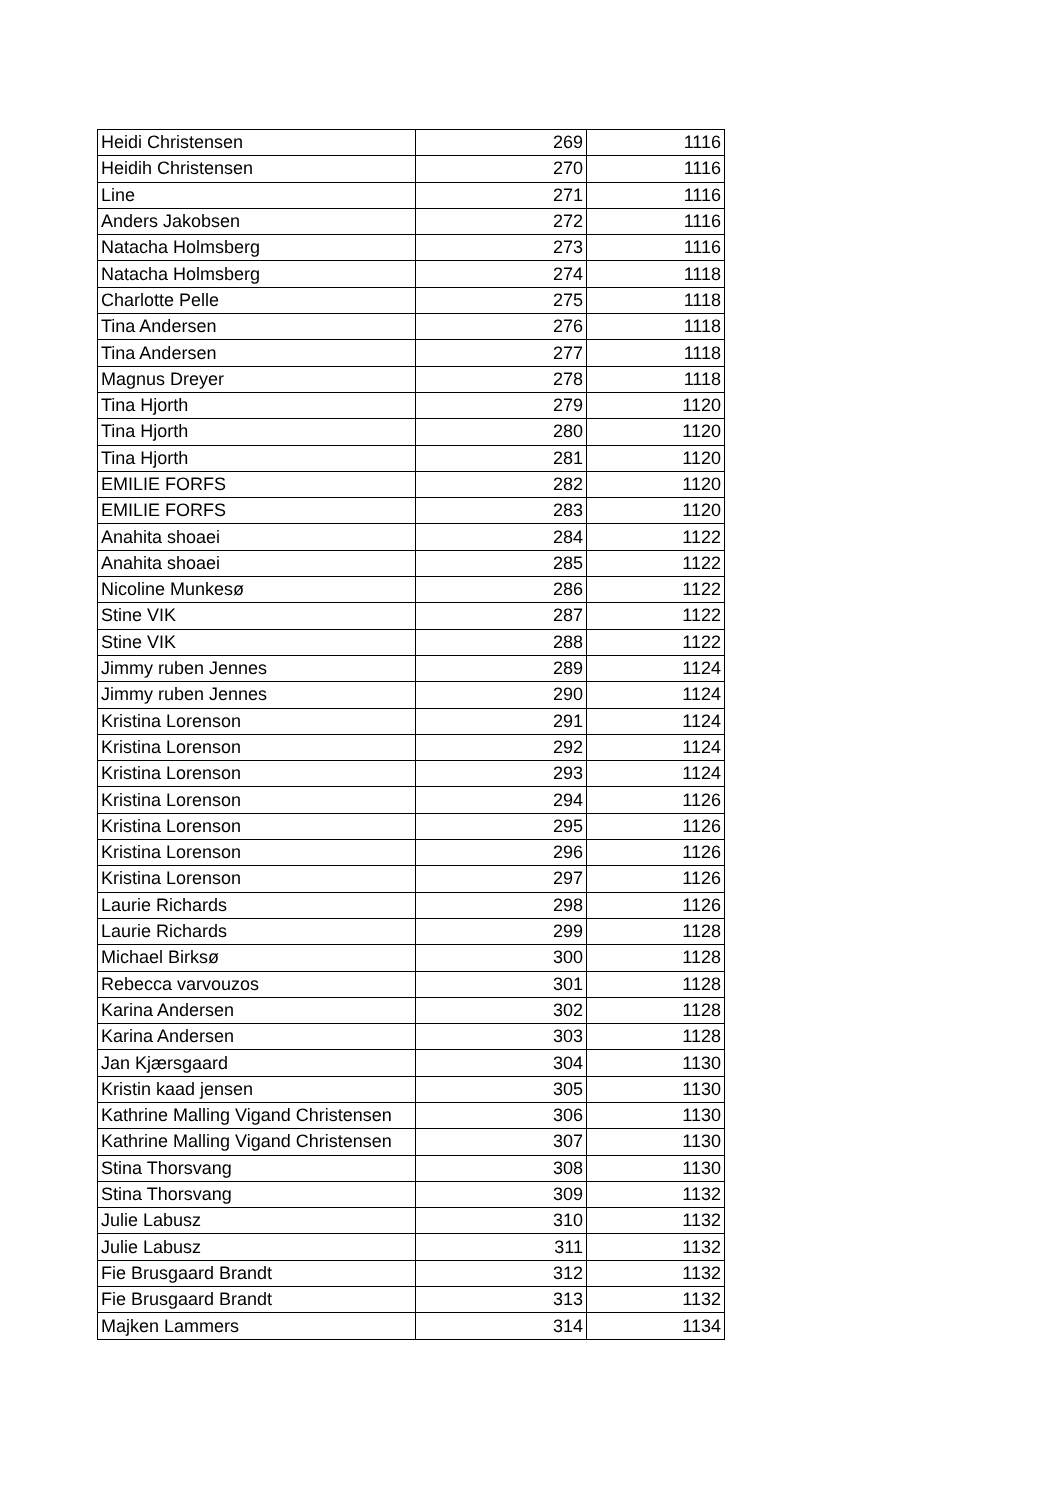| Heidi Christensen | 269 | 1116 |
| Heidih Christensen | 270 | 1116 |
| Line | 271 | 1116 |
| Anders Jakobsen | 272 | 1116 |
| Natacha Holmsberg | 273 | 1116 |
| Natacha Holmsberg | 274 | 1118 |
| Charlotte Pelle | 275 | 1118 |
| Tina Andersen | 276 | 1118 |
| Tina Andersen | 277 | 1118 |
| Magnus Dreyer | 278 | 1118 |
| Tina Hjorth | 279 | 1120 |
| Tina Hjorth | 280 | 1120 |
| Tina Hjorth | 281 | 1120 |
| EMILIE FORFS | 282 | 1120 |
| EMILIE FORFS | 283 | 1120 |
| Anahita shoaei | 284 | 1122 |
| Anahita shoaei | 285 | 1122 |
| Nicoline Munkesø | 286 | 1122 |
| Stine VIK | 287 | 1122 |
| Stine VIK | 288 | 1122 |
| Jimmy ruben Jennes | 289 | 1124 |
| Jimmy ruben Jennes | 290 | 1124 |
| Kristina Lorenson | 291 | 1124 |
| Kristina Lorenson | 292 | 1124 |
| Kristina Lorenson | 293 | 1124 |
| Kristina Lorenson | 294 | 1126 |
| Kristina Lorenson | 295 | 1126 |
| Kristina Lorenson | 296 | 1126 |
| Kristina Lorenson | 297 | 1126 |
| Laurie Richards | 298 | 1126 |
| Laurie Richards | 299 | 1128 |
| Michael Birksø | 300 | 1128 |
| Rebecca varvouzos | 301 | 1128 |
| Karina Andersen | 302 | 1128 |
| Karina Andersen | 303 | 1128 |
| Jan Kjærsgaard | 304 | 1130 |
| Kristin kaad jensen | 305 | 1130 |
| Kathrine Malling Vigand Christensen | 306 | 1130 |
| Kathrine Malling Vigand Christensen | 307 | 1130 |
| Stina Thorsvang | 308 | 1130 |
| Stina Thorsvang | 309 | 1132 |
| Julie Labusz | 310 | 1132 |
| Julie Labusz | 311 | 1132 |
| Fie Brusgaard Brandt | 312 | 1132 |
| Fie Brusgaard Brandt | 313 | 1132 |
| Majken Lammers | 314 | 1134 |